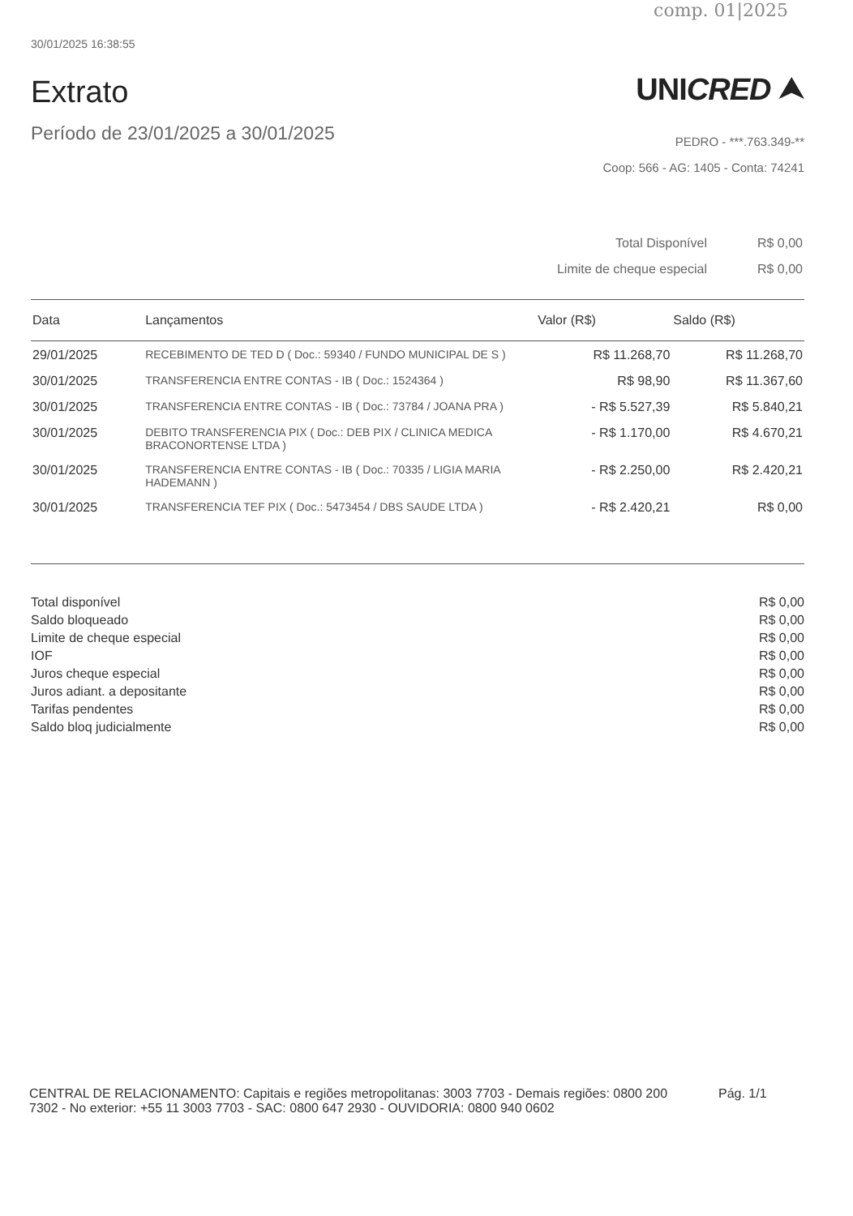comp. 01|2025
30/01/2025 16:38:55
Extrato
Período de 23/01/2025 a 30/01/2025
UNICRED ⮝
PEDRO - ***.763.349-**
Coop: 566 - AG: 1405 - Conta: 74241
| Total Disponível | R$ 0,00 |
| Limite de cheque especial | R$ 0,00 |
| Data | Lançamentos | Valor (R$) | Saldo (R$) |
| --- | --- | --- | --- |
| 29/01/2025 | RECEBIMENTO DE TED D ( Doc.: 59340 / FUNDO MUNICIPAL DE S ) | R$ 11.268,70 | R$ 11.268,70 |
| 30/01/2025 | TRANSFERENCIA ENTRE CONTAS - IB ( Doc.: 1524364 ) | R$ 98,90 | R$ 11.367,60 |
| 30/01/2025 | TRANSFERENCIA ENTRE CONTAS - IB ( Doc.: 73784 / JOANA PRA ) | - R$ 5.527,39 | R$ 5.840,21 |
| 30/01/2025 | DEBITO TRANSFERENCIA PIX ( Doc.: DEB PIX / CLINICA MEDICA BRACONORTENSE LTDA ) | - R$ 1.170,00 | R$ 4.670,21 |
| 30/01/2025 | TRANSFERENCIA ENTRE CONTAS - IB ( Doc.: 70335 / LIGIA MARIA HADEMANN ) | - R$ 2.250,00 | R$ 2.420,21 |
| 30/01/2025 | TRANSFERENCIA TEF PIX ( Doc.: 5473454 / DBS SAUDE LTDA ) | - R$ 2.420,21 | R$ 0,00 |
| Total disponível | R$ 0,00 |
| Saldo bloqueado | R$ 0,00 |
| Limite de cheque especial | R$ 0,00 |
| IOF | R$ 0,00 |
| Juros cheque especial | R$ 0,00 |
| Juros adiant. a depositante | R$ 0,00 |
| Tarifas pendentes | R$ 0,00 |
| Saldo bloq judicialmente | R$ 0,00 |
CENTRAL DE RELACIONAMENTO: Capitais e regiões metropolitanas: 3003 7703 - Demais regiões: 0800 200 7302 - No exterior: +55 11 3003 7703 - SAC: 0800 647 2930 - OUVIDORIA: 0800 940 0602
Pág. 1/1